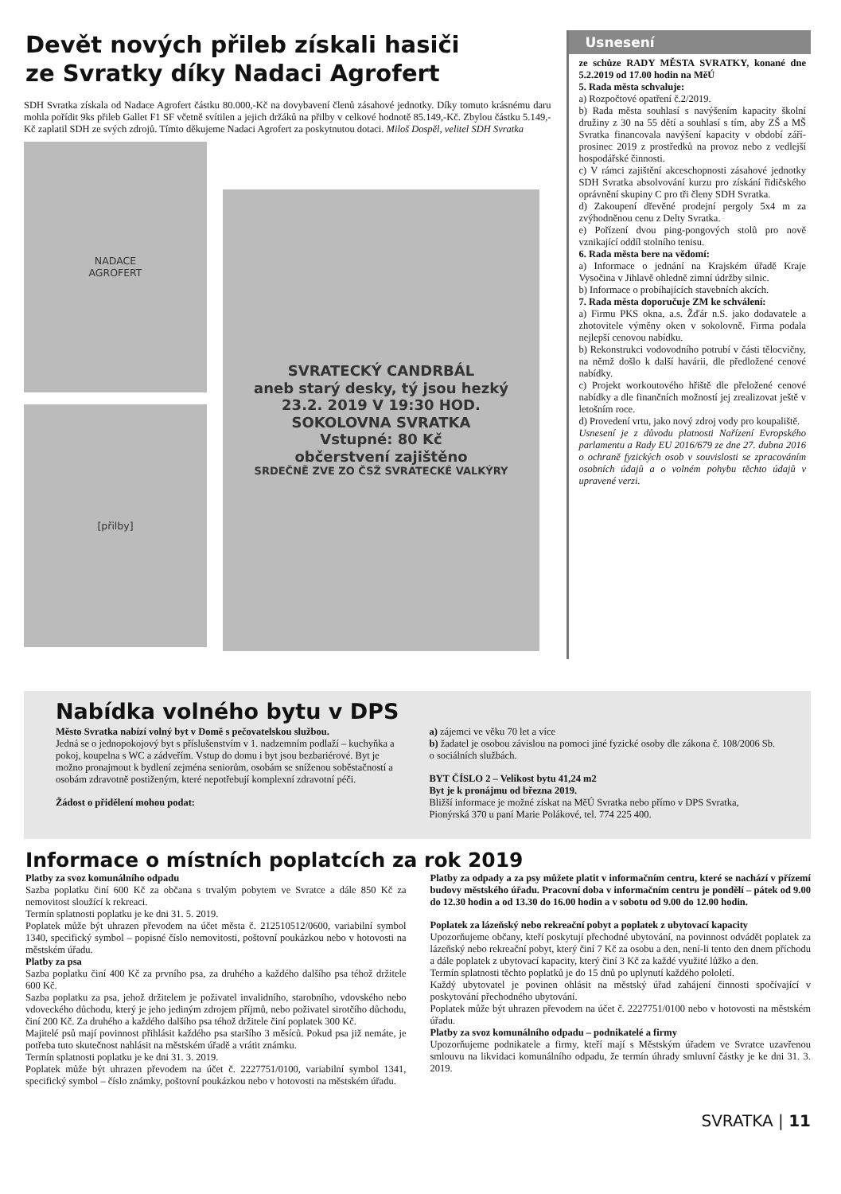Devět nových přileb získali hasiči
ze Svratky díky Nadaci Agrofert
SDH Svratka získala od Nadace Agrofert částku 80.000,-Kč na dovybavení členů zásahové jednotky. Díky tomuto krásnému daru mohla pořídit 9ks přileb Gallet F1 SF včetně svítilen a jejich držáků na přilby v celkové hodnotě 85.149,-Kč. Zbylou částku 5.149,-Kč zaplatil SDH ze svých zdrojů. Tímto děkujeme Nadaci Agrofert za poskytnutou dotaci. Miloš Dospěl, velitel SDH Svratka
NADACE
AGROFERT
[přilby]
SVRATECKÝ CANDRBÁL
aneb starý desky, tý jsou hezký
23.2. 2019 V 19:30 HOD.
SOKOLOVNA SVRATKA
Vstupné: 80 Kč
občerstvení zajištěno
SRDEČNĚ ZVE ZO ČSŽ SVRATECKÉ VALKÝRY
Usnesení
ze schůze RADY MĚSTA SVRATKY, konané dne 5.2.2019 od 17.00 hodin na MěÚ
5. Rada města schvaluje:
a) Rozpočtové opatření č.2/2019.
b) Rada města souhlasí s navýšením kapacity školní družiny z 30 na 55 dětí a souhlasí s tím, aby ZŠ a MŠ Svratka financovala navýšení kapacity v období září-prosinec 2019 z prostředků na provoz nebo z vedlejší hospodářské činnosti.
c) V rámci zajištění akceschopnosti zásahové jednotky SDH Svratka absolvování kurzu pro získání řidičského oprávnění skupiny C pro tři členy SDH Svratka.
d) Zakoupení dřevěné prodejní pergoly 5x4 m za zvýhodněnou cenu z Delty Svratka.
e) Pořízení dvou ping-pongových stolů pro nově vznikající oddíl stolního tenisu.
6. Rada města bere na vědomí:
a) Informace o jednání na Krajském úřadě Kraje Vysočina v Jihlavě ohledně zimní údržby silnic.
b) Informace o probíhajících stavebních akcích.
7. Rada města doporučuje ZM ke schválení:
a) Firmu PKS okna, a.s. Žďár n.S. jako dodavatele a zhotovitele výměny oken v sokolovně. Firma podala nejlepší cenovou nabídku.
b) Rekonstrukci vodovodního potrubí v části tělocvičny, na němž došlo k další havárii, dle předložené cenové nabídky.
c) Projekt workoutového hřiště dle přeložené cenové nabídky a dle finančních možností jej zrealizovat ještě v letošním roce.
d) Provedení vrtu, jako nový zdroj vody pro koupaliště.
Usnesení je z důvodu platnosti Nařízení Evropského parlamentu a Rady EU 2016/679 ze dne 27. dubna 2016 o ochraně fyzických osob v souvislosti se zpracováním osobních údajů a o volném pohybu těchto údajů v upravené verzi.
Nabídka volného bytu v DPS
Město Svratka nabízí volný byt v Domě s pečovatelskou službou.
Jedná se o jednopokojový byt s příslušenstvím v 1. nadzemním podlaží – kuchyňka a pokoj, koupelna s WC a zádveřím. Vstup do domu i byt jsou bezbariérové. Byt je možno pronajmout k bydlení zejména seniorům, osobám se sníženou soběstačností a osobám zdravotně postiženým, které nepotřebují komplexní zdravotní péči.
Žádost o přidělení mohou podat:
a) zájemci ve věku 70 let a více
b) žadatel je osobou závislou na pomoci jiné fyzické osoby dle zákona č. 108/2006 Sb. o sociálních službách.
BYT ČÍSLO 2 – Velikost bytu 41,24 m2
Byt je k pronájmu od března 2019.
Bližší informace je možné získat na MěÚ Svratka nebo přímo v DPS Svratka, Pionýrská 370 u paní Marie Polákové, tel. 774 225 400.
Informace o místních poplatcích za rok 2019
Platby za svoz komunálního odpadu
Sazba poplatku činí 600 Kč za občana s trvalým pobytem ve Svratce a dále 850 Kč za nemovitost sloužící k rekreaci.
Termín splatnosti poplatku je ke dni 31. 5. 2019.
Poplatek může být uhrazen převodem na účet města č. 212510512/0600, variabilní symbol 1340, specifický symbol – popisné číslo nemovitosti, poštovní poukázkou nebo v hotovosti na městském úřadu.
Platby za psa
Sazba poplatku činí 400 Kč za prvního psa, za druhého a každého dalšího psa téhož držitele 600 Kč.
Sazba poplatku za psa, jehož držitelem je poživatel invalidního, starobního, vdovského nebo vdoveckého důchodu, který je jeho jediným zdrojem příjmů, nebo poživatel sirotčího důchodu, činí 200 Kč. Za druhého a každého dalšího psa téhož držitele činí poplatek 300 Kč.
Majitelé psů mají povinnost přihlásit každého psa staršího 3 měsíců. Pokud psa již nemáte, je potřeba tuto skutečnost nahlásit na městském úřadě a vrátit známku.
Termín splatnosti poplatku je ke dni 31. 3. 2019.
Poplatek může být uhrazen převodem na účet č. 2227751/0100, variabilní symbol 1341, specifický symbol – číslo známky, poštovní poukázkou nebo v hotovosti na městském úřadu.
Platby za odpady a za psy můžete platit v informačním centru, které se nachází v přízemí budovy městského úřadu. Pracovní doba v informačním centru je pondělí – pátek od 9.00 do 12.30 hodin a od 13.30 do 16.00 hodin a v sobotu od 9.00 do 12.00 hodin.
Poplatek za lázeňský nebo rekreační pobyt a poplatek z ubytovací kapacity
Upozorňujeme občany, kteří poskytují přechodné ubytování, na povinnost odvádět poplatek za lázeňský nebo rekreační pobyt, který činí 7 Kč za osobu a den, není-li tento den dnem příchodu a dále poplatek z ubytovací kapacity, který činí 3 Kč za každé využité lůžko a den.
Termín splatnosti těchto poplatků je do 15 dnů po uplynutí každého pololetí.
Každý ubytovatel je povinen ohlásit na městský úřad zahájení činnosti spočívající v poskytování přechodného ubytování.
Poplatek může být uhrazen převodem na účet č. 2227751/0100 nebo v hotovosti na městském úřadu.
Platby za svoz komunálního odpadu – podnikatelé a firmy
Upozorňujeme podnikatele a firmy, kteří mají s Městským úřadem ve Svratce uzavřenou smlouvu na likvidaci komunálního odpadu, že termín úhrady smluvní částky je ke dni 31. 3. 2019.
SVRATKA | 11